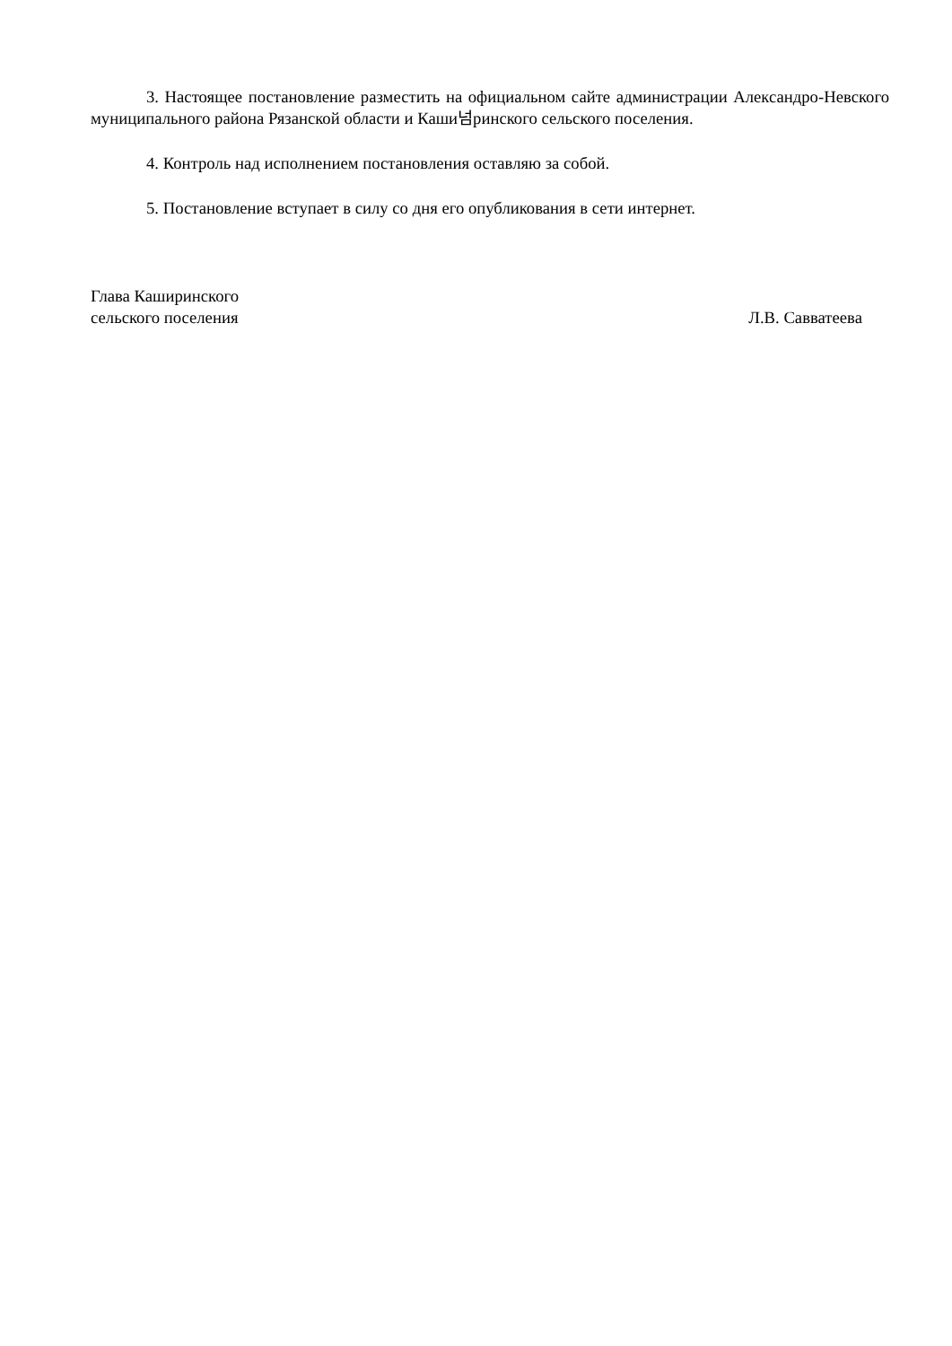3. Настоящее постановление разместить на официальном сайте администрации Александро-Невского муниципального района Рязанской области и Каши넘ринского сельского поселения.
4. Контроль над исполнением постановления оставляю за собой.
5. Постановление вступает в силу со дня его опубликования в сети интернет.
Глава Каширинского
сельского поселения
Л.В. Савватеева